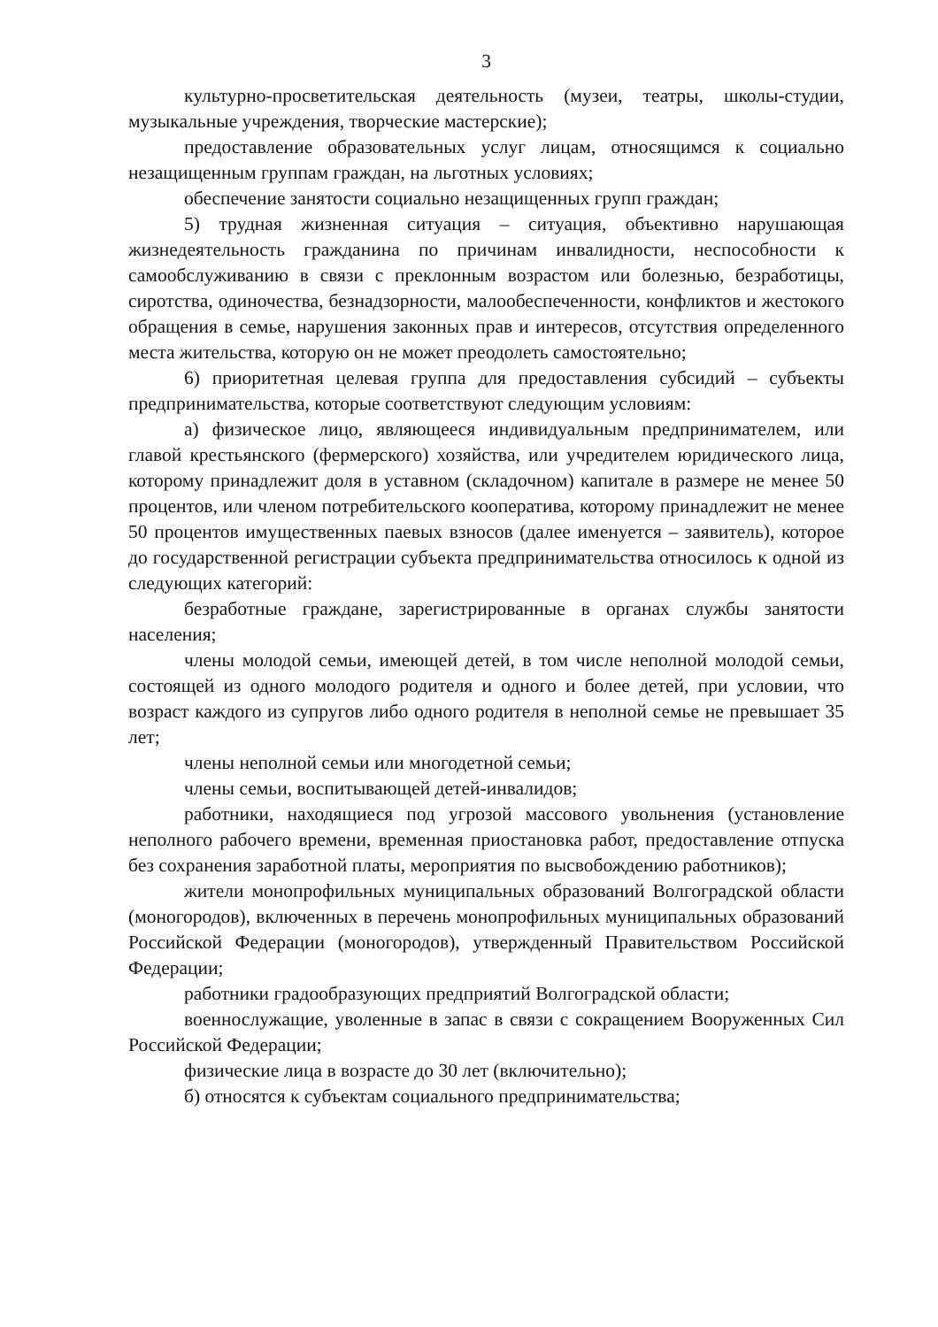3
культурно-просветительская деятельность (музеи, театры, школы-студии, музыкальные учреждения, творческие мастерские);
предоставление образовательных услуг лицам, относящимся к социально незащищенным группам граждан, на льготных условиях;
обеспечение занятости социально незащищенных групп граждан;
5) трудная жизненная ситуация – ситуация, объективно нарушающая жизнедеятельность гражданина по причинам инвалидности, неспособности к самообслуживанию в связи с преклонным возрастом или болезнью, безработицы, сиротства, одиночества, безнадзорности, малообеспеченности, конфликтов и жестокого обращения в семье, нарушения законных прав и интересов, отсутствия определенного места жительства, которую он не может преодолеть самостоятельно;
6) приоритетная целевая группа для предоставления субсидий – субъекты предпринимательства, которые соответствуют следующим условиям:
а) физическое лицо, являющееся индивидуальным предпринимателем, или главой крестьянского (фермерского) хозяйства, или учредителем юридического лица, которому принадлежит доля в уставном (складочном) капитале в размере не менее 50 процентов, или членом потребительского кооператива, которому принадлежит не менее 50 процентов имущественных паевых взносов (далее именуется – заявитель), которое до государственной регистрации субъекта предпринимательства относилось к одной из следующих категорий:
безработные граждане, зарегистрированные в органах службы занятости населения;
члены молодой семьи, имеющей детей, в том числе неполной молодой семьи, состоящей из одного молодого родителя и одного и более детей, при условии, что возраст каждого из супругов либо одного родителя в неполной семье не превышает 35 лет;
члены неполной семьи или многодетной семьи;
члены семьи, воспитывающей детей-инвалидов;
работники, находящиеся под угрозой массового увольнения (установление неполного рабочего времени, временная приостановка работ, предоставление отпуска без сохранения заработной платы, мероприятия по высвобождению работников);
жители монопрофильных муниципальных образований Волгоградской области (моногородов), включенных в перечень монопрофильных муниципальных образований Российской Федерации (моногородов), утвержденный Правительством Российской Федерации;
работники градообразующих предприятий Волгоградской области;
военнослужащие, уволенные в запас в связи с сокращением Вооруженных Сил Российской Федерации;
физические лица в возрасте до 30 лет (включительно);
б) относятся к субъектам социального предпринимательства;